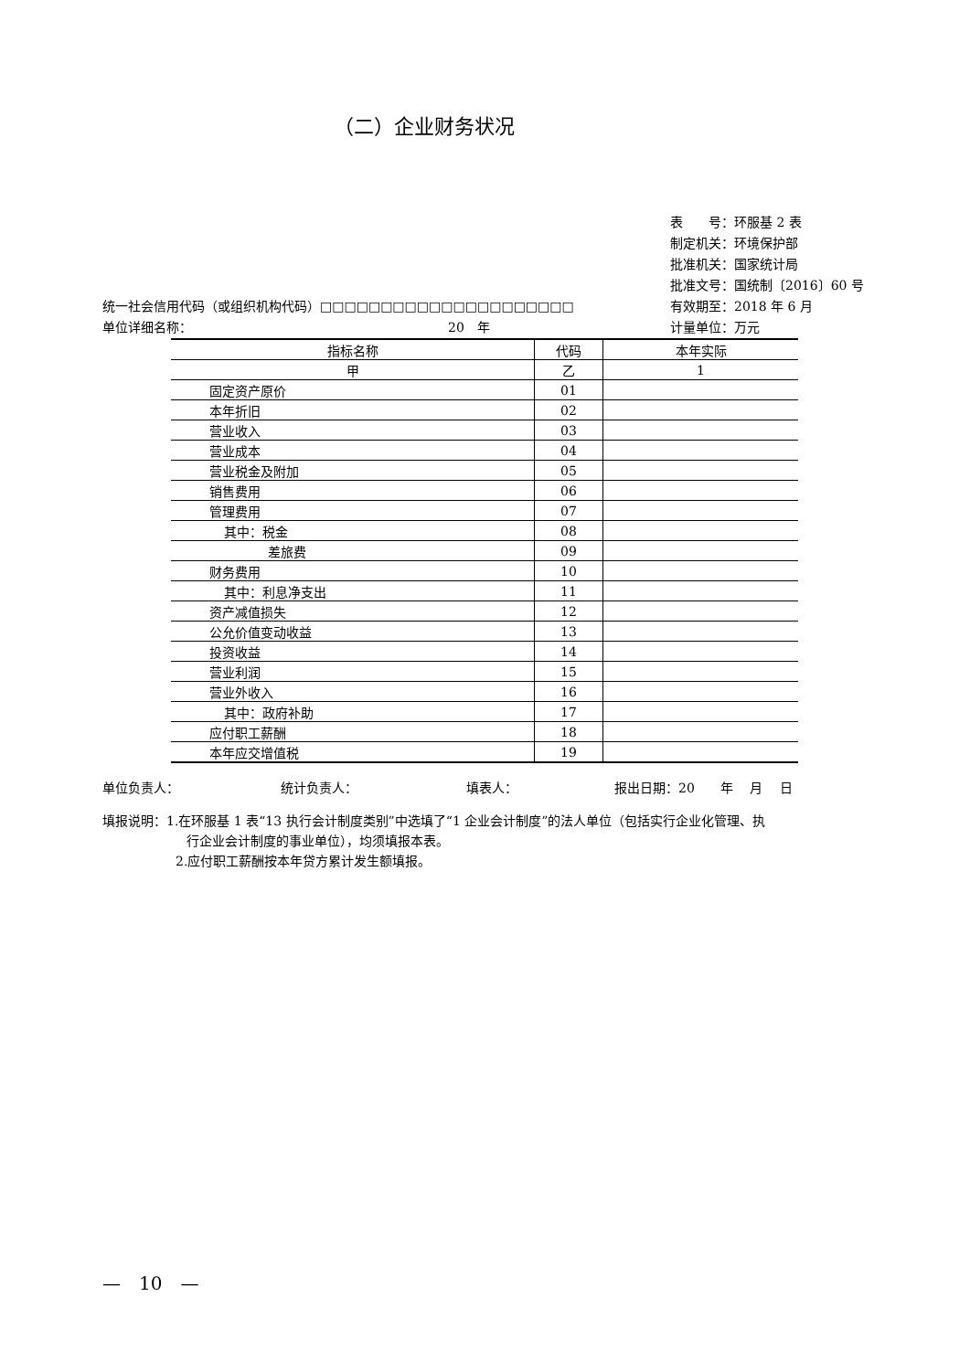（二）企业财务状况
表　　号：环服基 2 表
制定机关：环境保护部
批准机关：国家统计局
批准文号：国统制〔2016〕60 号
有效期至：2018 年 6 月
计量单位：万元
统一社会信用代码（或组织机构代码）□□□□□□□□□□□□□□□□□□□□□
单位详细名称： 20　年
| 指标名称 | 代码 | 本年实际 |
| 甲 | 乙 | 1 |
| 固定资产原价 | 01 | |
| 本年折旧 | 02 | |
| 营业收入 | 03 | |
| 营业成本 | 04 | |
| 营业税金及附加 | 05 | |
| 销售费用 | 06 | |
| 管理费用 | 07 | |
| 其中：税金 | 08 | |
| 差旅费 | 09 | |
| 财务费用 | 10 | |
| 其中：利息净支出 | 11 | |
| 资产减值损失 | 12 | |
| 公允价值变动收益 | 13 | |
| 投资收益 | 14 | |
| 营业利润 | 15 | |
| 营业外收入 | 16 | |
| 其中：政府补助 | 17 | |
| 应付职工薪酬 | 18 | |
| 本年应交增值税 | 19 | |
单位负责人： 统计负责人： 填表人： 报出日期：20　　年　 月　 日
填报说明：1.在环服基 1 表“13 执行会计制度类别”中选填了“1 企业会计制度”的法人单位（包括实行企业化管理、执
行企业会计制度的事业单位），均须填报本表。
2.应付职工薪酬按本年贷方累计发生额填报。
—　10　—